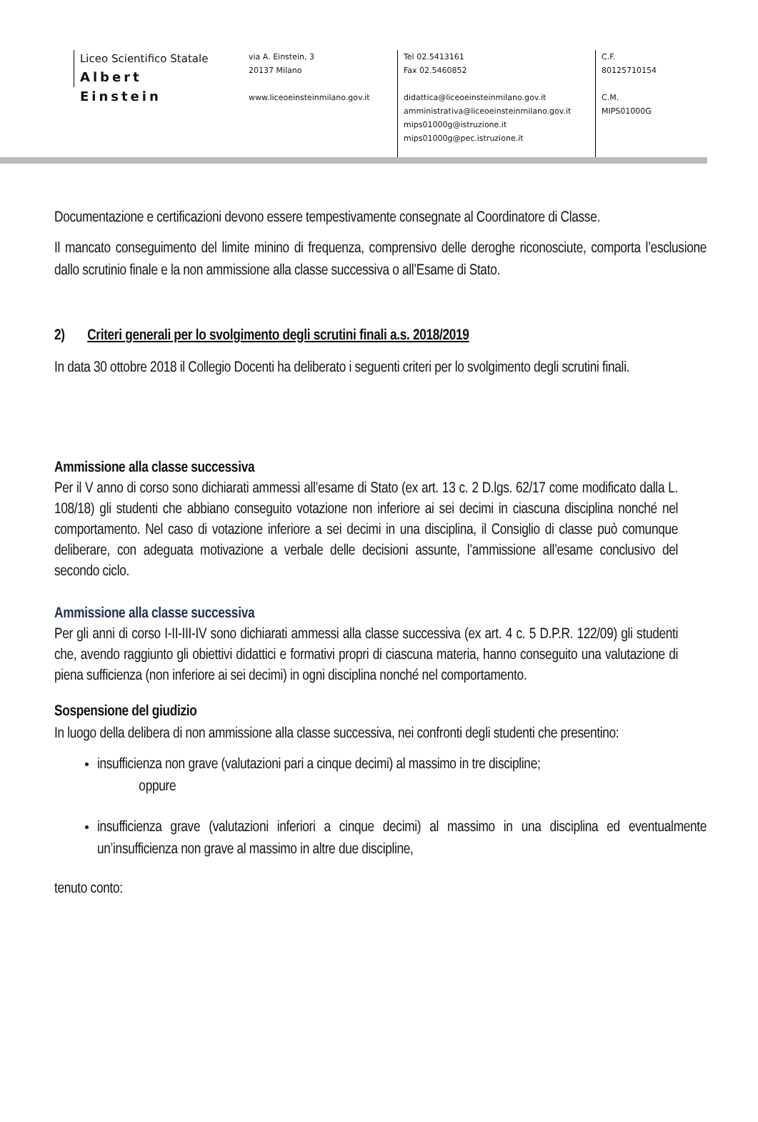Liceo Scientifico Statale
Albert Einstein
via A. Einstein, 3
20137 Milano
www.liceoeinsteinmilano.gov.it
Tel 02.5413161
Fax 02.5460852
didattica@liceoeinsteinmilano.gov.it
amministrativa@liceoeinsteinmilano.gov.it
mips01000g@istruzione.it
mips01000g@pec.istruzione.it
C.F.
80125710154
C.M.
MIPS01000G
Documentazione e certificazioni devono essere tempestivamente consegnate al Coordinatore di Classe.
Il mancato conseguimento del limite minino di frequenza, comprensivo delle deroghe riconosciute, comporta l’esclusione dallo scrutinio finale e la non ammissione alla classe successiva o all’Esame di Stato.
2) Criteri generali per lo svolgimento degli scrutini finali a.s. 2018/2019
In data 30 ottobre 2018 il Collegio Docenti ha deliberato i seguenti criteri per lo svolgimento degli scrutini finali.
Ammissione alla classe successiva
Per il V anno di corso sono dichiarati ammessi all’esame di Stato (ex art. 13 c. 2 D.lgs. 62/17 come modificato dalla L. 108/18) gli studenti che abbiano conseguito votazione non inferiore ai sei decimi in ciascuna disciplina nonché nel comportamento. Nel caso di votazione inferiore a sei decimi in una disciplina, il Consiglio di classe può comunque deliberare, con adeguata motivazione a verbale delle decisioni assunte, l’ammissione all’esame conclusivo del secondo ciclo.
Ammissione alla classe successiva
Per gli anni di corso I-II-III-IV sono dichiarati ammessi alla classe successiva (ex art. 4 c. 5 D.P.R. 122/09) gli studenti che, avendo raggiunto gli obiettivi didattici e formativi propri di ciascuna materia, hanno conseguito una valutazione di piena sufficienza (non inferiore ai sei decimi) in ogni disciplina nonché nel comportamento.
Sospensione del giudizio
In luogo della delibera di non ammissione alla classe successiva, nei confronti degli studenti che presentino:
insufficienza non grave (valutazioni pari a cinque decimi) al massimo in tre discipline;
oppure
insufficienza grave (valutazioni inferiori a cinque decimi) al massimo in una disciplina ed eventualmente un’insufficienza non grave al massimo in altre due discipline,
tenuto conto: